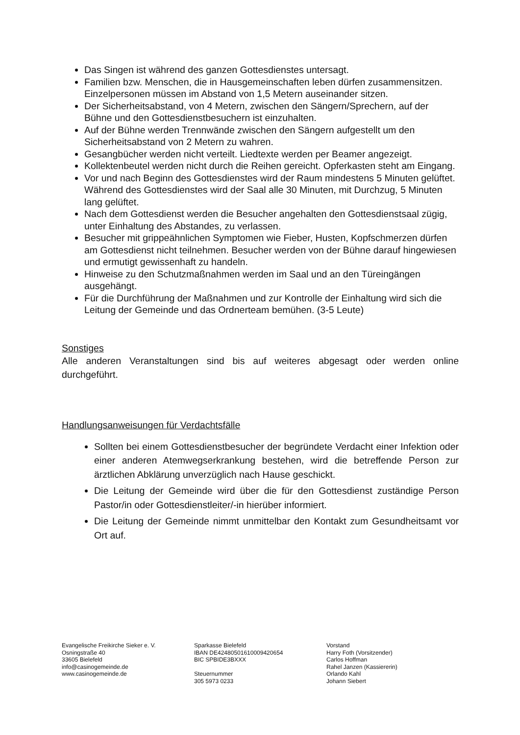Das Singen ist während des ganzen Gottesdienstes untersagt.
Familien bzw. Menschen, die in Hausgemeinschaften leben dürfen zusammensitzen. Einzelpersonen müssen im Abstand von 1,5 Metern auseinander sitzen.
Der Sicherheitsabstand, von 4 Metern, zwischen den Sängern/Sprechern, auf der Bühne und den Gottesdienstbesuchern ist einzuhalten.
Auf der Bühne werden Trennwände zwischen den Sängern aufgestellt um den Sicherheitsabstand von 2 Metern zu wahren.
Gesangbücher werden nicht verteilt. Liedtexte werden per Beamer angezeigt.
Kollektenbeutel werden nicht durch die Reihen gereicht. Opferkasten steht am Eingang.
Vor und nach Beginn des Gottesdienstes wird der Raum mindestens 5 Minuten gelüftet. Während des Gottesdienstes wird der Saal alle 30 Minuten, mit Durchzug, 5 Minuten lang gelüftet.
Nach dem Gottesdienst werden die Besucher angehalten den Gottesdienstsaal zügig, unter Einhaltung des Abstandes, zu verlassen.
Besucher mit grippeähnlichen Symptomen wie Fieber, Husten, Kopfschmerzen dürfen am Gottesdienst nicht teilnehmen. Besucher werden von der Bühne darauf hingewiesen und ermutigt gewissenhaft zu handeln.
Hinweise zu den Schutzmaßnahmen werden im Saal und an den Türeingängen ausgehängt.
Für die Durchführung der Maßnahmen und zur Kontrolle der Einhaltung wird sich die Leitung der Gemeinde und das Ordnerteam bemühen. (3-5 Leute)
Sonstiges
Alle anderen Veranstaltungen sind bis auf weiteres abgesagt oder werden online durchgeführt.
Handlungsanweisungen für Verdachtsfälle
Sollten bei einem Gottesdienstbesucher der begründete Verdacht einer Infektion oder einer anderen Atemwegserkrankung bestehen, wird die betreffende Person zur ärztlichen Abklärung unverzüglich nach Hause geschickt.
Die Leitung der Gemeinde wird über die für den Gottesdienst zuständige Person Pastor/in oder Gottesdienstleiter/-in hierüber informiert.
Die Leitung der Gemeinde nimmt unmittelbar den Kontakt zum Gesundheitsamt vor Ort auf.
Evangelische Freikirche Sieker e. V.
Osningstraße 40
33605 Bielefeld
info@casinogemeinde.de
www.casinogemeinde.de
Sparkasse Bielefeld
IBAN DE42480501610009420654
BIC SPBIDE3BXXX
Steuernummer
305 5973 0233
Vorstand
Harry Foth (Vorsitzender)
Carlos Hoffman
Rahel Janzen (Kassiererin)
Orlando Kahl
Johann Siebert